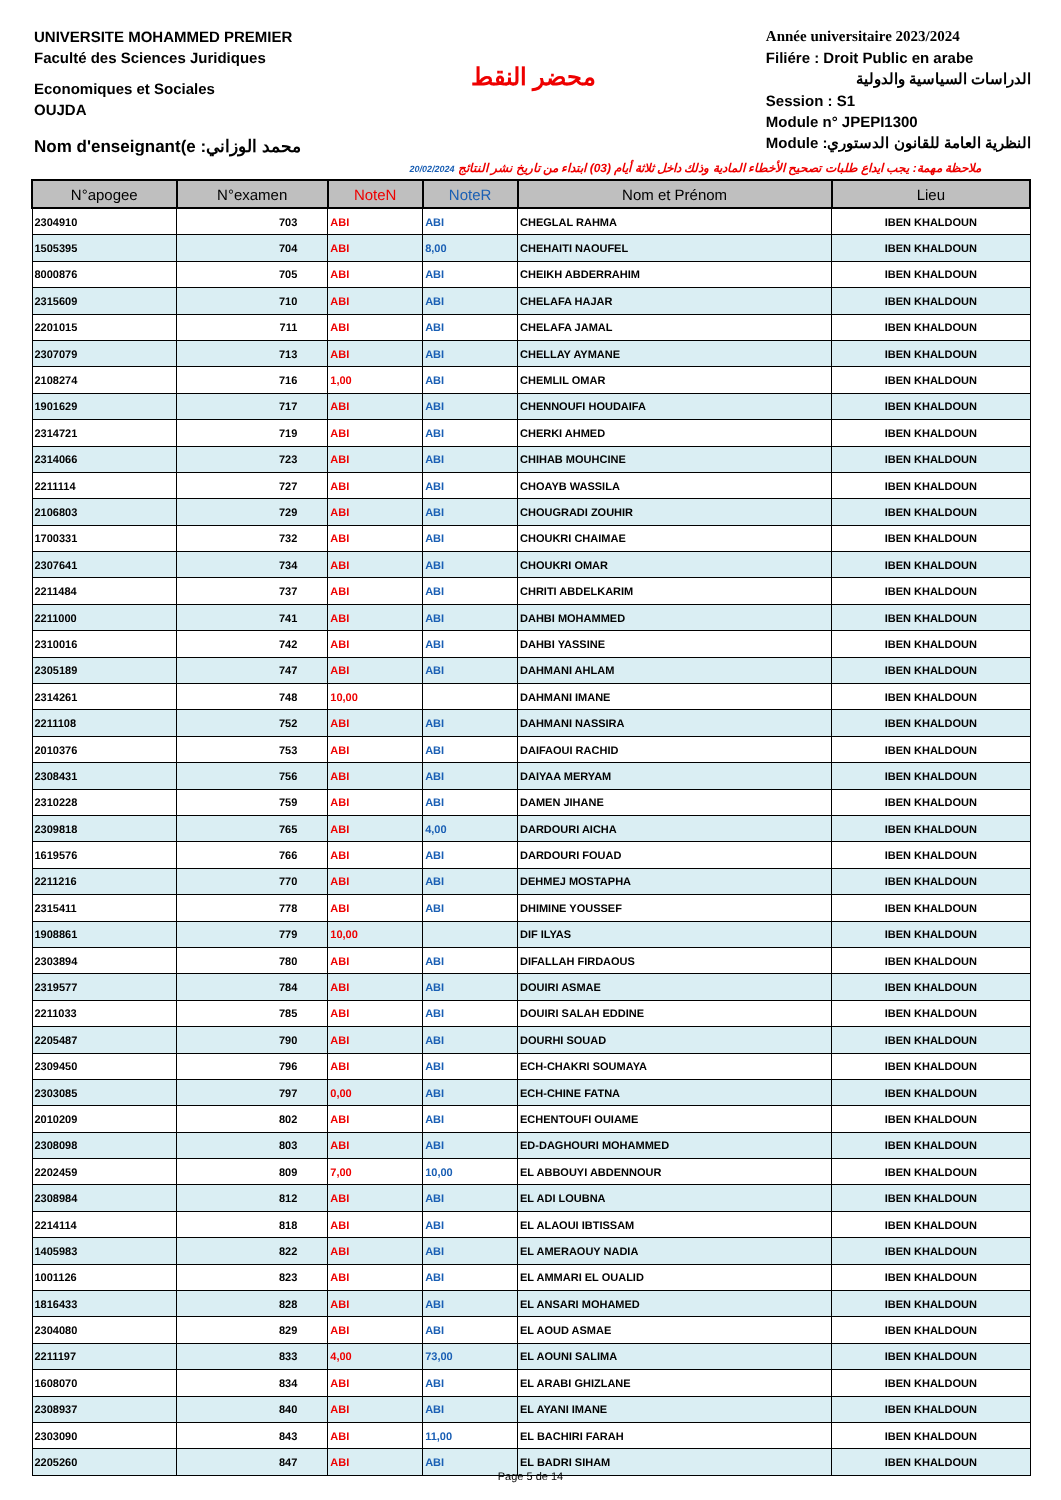UNIVERSITE MOHAMMED PREMIER
Faculté des Sciences Juridiques
Economiques et Sociales
OUJDA
Nom d'enseignant(e :محمد الوزاني
محضر النقط
Année universitaire 2023/2024
Filiére : Droit Public en arabe
الدراسات السياسية والدولية
Session : S1
Module n° JPEPI1300
Module :النظرية العامة للقانون الدستوري
20/02/2024 ملاحظة مهمة: يجب ايداع طلبات تصحيح الأخطاء المادية وذلك داخل ثلاثة أيام (03) ابتداء من تاريخ نشر النتائج
| N°apogee | N°examen | NoteN | NoteR | Nom et Prénom | Lieu |
| --- | --- | --- | --- | --- | --- |
| 2304910 | 703 | ABI | ABI | CHEGLAL RAHMA | IBEN KHALDOUN |
| 1505395 | 704 | ABI | 8,00 | CHEHAITI NAOUFEL | IBEN KHALDOUN |
| 8000876 | 705 | ABI | ABI | CHEIKH ABDERRAHIM | IBEN KHALDOUN |
| 2315609 | 710 | ABI | ABI | CHELAFA HAJAR | IBEN KHALDOUN |
| 2201015 | 711 | ABI | ABI | CHELAFA JAMAL | IBEN KHALDOUN |
| 2307079 | 713 | ABI | ABI | CHELLAY AYMANE | IBEN KHALDOUN |
| 2108274 | 716 | 1,00 | ABI | CHEMLIL OMAR | IBEN KHALDOUN |
| 1901629 | 717 | ABI | ABI | CHENNOUFI HOUDAIFA | IBEN KHALDOUN |
| 2314721 | 719 | ABI | ABI | CHERKI AHMED | IBEN KHALDOUN |
| 2314066 | 723 | ABI | ABI | CHIHAB MOUHCINE | IBEN KHALDOUN |
| 2211114 | 727 | ABI | ABI | CHOAYB WASSILA | IBEN KHALDOUN |
| 2106803 | 729 | ABI | ABI | CHOUGRADI ZOUHIR | IBEN KHALDOUN |
| 1700331 | 732 | ABI | ABI | CHOUKRI CHAIMAE | IBEN KHALDOUN |
| 2307641 | 734 | ABI | ABI | CHOUKRI OMAR | IBEN KHALDOUN |
| 2211484 | 737 | ABI | ABI | CHRITI ABDELKARIM | IBEN KHALDOUN |
| 2211000 | 741 | ABI | ABI | DAHBI MOHAMMED | IBEN KHALDOUN |
| 2310016 | 742 | ABI | ABI | DAHBI YASSINE | IBEN KHALDOUN |
| 2305189 | 747 | ABI | ABI | DAHMANI AHLAM | IBEN KHALDOUN |
| 2314261 | 748 | 10,00 | | DAHMANI IMANE | IBEN KHALDOUN |
| 2211108 | 752 | ABI | ABI | DAHMANI NASSIRA | IBEN KHALDOUN |
| 2010376 | 753 | ABI | ABI | DAIFAOUI RACHID | IBEN KHALDOUN |
| 2308431 | 756 | ABI | ABI | DAIYAA MERYAM | IBEN KHALDOUN |
| 2310228 | 759 | ABI | ABI | DAMEN JIHANE | IBEN KHALDOUN |
| 2309818 | 765 | ABI | 4,00 | DARDOURI AICHA | IBEN KHALDOUN |
| 1619576 | 766 | ABI | ABI | DARDOURI FOUAD | IBEN KHALDOUN |
| 2211216 | 770 | ABI | ABI | DEHMEJ MOSTAPHA | IBEN KHALDOUN |
| 2315411 | 778 | ABI | ABI | DHIMINE YOUSSEF | IBEN KHALDOUN |
| 1908861 | 779 | 10,00 | | DIF ILYAS | IBEN KHALDOUN |
| 2303894 | 780 | ABI | ABI | DIFALLAH FIRDAOUS | IBEN KHALDOUN |
| 2319577 | 784 | ABI | ABI | DOUIRI ASMAE | IBEN KHALDOUN |
| 2211033 | 785 | ABI | ABI | DOUIRI SALAH EDDINE | IBEN KHALDOUN |
| 2205487 | 790 | ABI | ABI | DOURHI SOUAD | IBEN KHALDOUN |
| 2309450 | 796 | ABI | ABI | ECH-CHAKRI SOUMAYA | IBEN KHALDOUN |
| 2303085 | 797 | 0,00 | ABI | ECH-CHINE FATNA | IBEN KHALDOUN |
| 2010209 | 802 | ABI | ABI | ECHENTOUFI OUIAME | IBEN KHALDOUN |
| 2308098 | 803 | ABI | ABI | ED-DAGHOURI MOHAMMED | IBEN KHALDOUN |
| 2202459 | 809 | 7,00 | 10,00 | EL ABBOUYI ABDENNOUR | IBEN KHALDOUN |
| 2308984 | 812 | ABI | ABI | EL ADI LOUBNA | IBEN KHALDOUN |
| 2214114 | 818 | ABI | ABI | EL ALAOUI IBTISSAM | IBEN KHALDOUN |
| 1405983 | 822 | ABI | ABI | EL AMERAOUY NADIA | IBEN KHALDOUN |
| 1001126 | 823 | ABI | ABI | EL AMMARI EL OUALID | IBEN KHALDOUN |
| 1816433 | 828 | ABI | ABI | EL ANSARI MOHAMED | IBEN KHALDOUN |
| 2304080 | 829 | ABI | ABI | EL AOUD ASMAE | IBEN KHALDOUN |
| 2211197 | 833 | 4,00 | 73,00 | EL AOUNI SALIMA | IBEN KHALDOUN |
| 1608070 | 834 | ABI | ABI | EL ARABI GHIZLANE | IBEN KHALDOUN |
| 2308937 | 840 | ABI | ABI | EL AYANI IMANE | IBEN KHALDOUN |
| 2303090 | 843 | ABI | 11,00 | EL BACHIRI FARAH | IBEN KHALDOUN |
| 2205260 | 847 | ABI | ABI | EL BADRI SIHAM | IBEN KHALDOUN |
Page 5 de 14